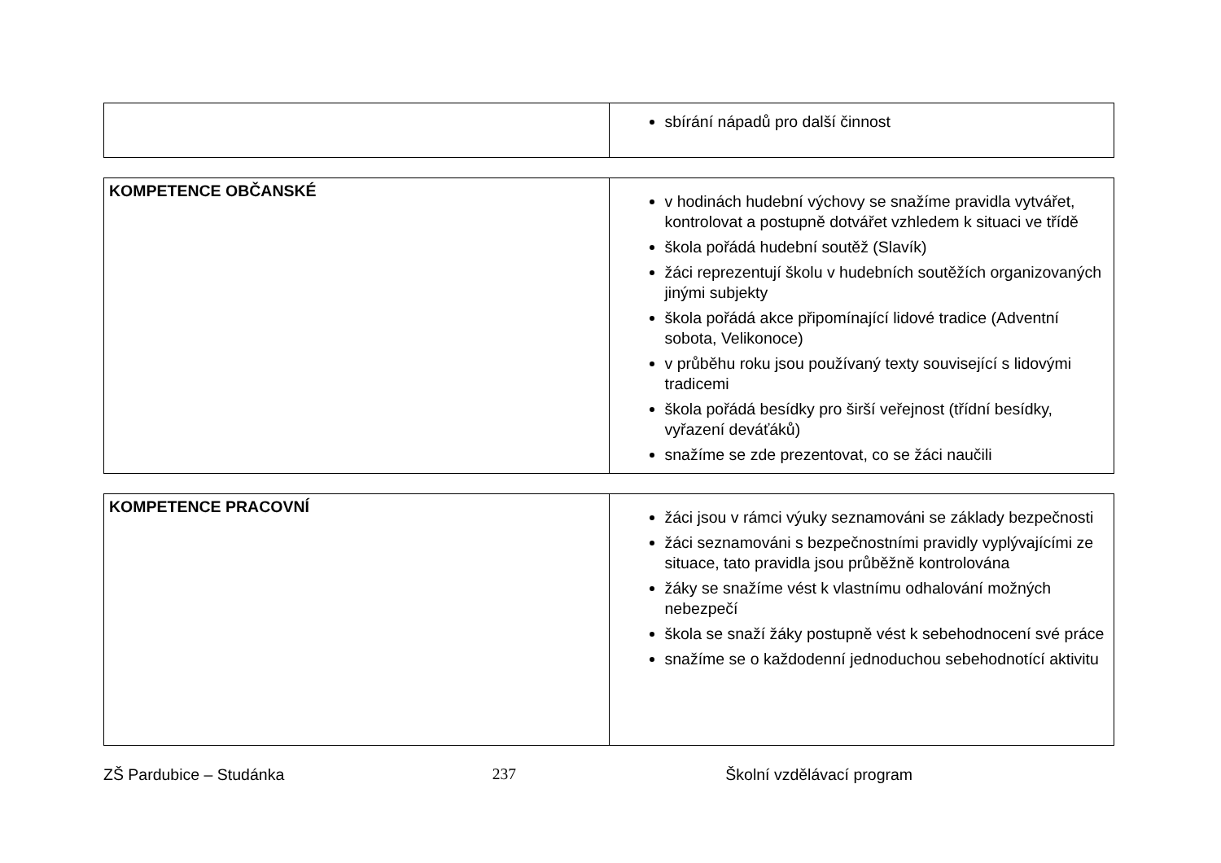| | sbírání nápadů pro další činnost |
| KOMPETENCE OBČANSKÉ | v hodinách hudební výchovy se snažíme pravidla vytvářet, kontrolovat a postupně dotvářet vzhledem k situaci ve třídě škola pořádá hudební soutěž (Slavík) žáci reprezentují školu v hudebních soutěžích organizovaných jinými subjekty škola pořádá akce připomínající lidové tradice (Adventní sobota, Velikonoce) v průběhu roku jsou používaný texty související s lidovými tradicemi škola pořádá besídky pro širší veřejnost (třídní besídky, vyřazení deváťáků) snažíme se zde prezentovat, co se žáci naučili |
| KOMPETENCE PRACOVNÍ | žáci jsou v rámci výuky seznamováni se základy bezpečnosti žáci seznamováni s bezpečnostními pravidly vyplývajícími ze situace, tato pravidla jsou průběžně kontrolována žáky se snažíme vést k vlastnímu odhalování možných nebezpečí škola se snaží žáky postupně vést k sebehodnocení své práce snažíme se o každodenní jednoduchou sebehodnotící aktivitu |
ZŠ Pardubice – Studánka 237 Školní vzdělávací program